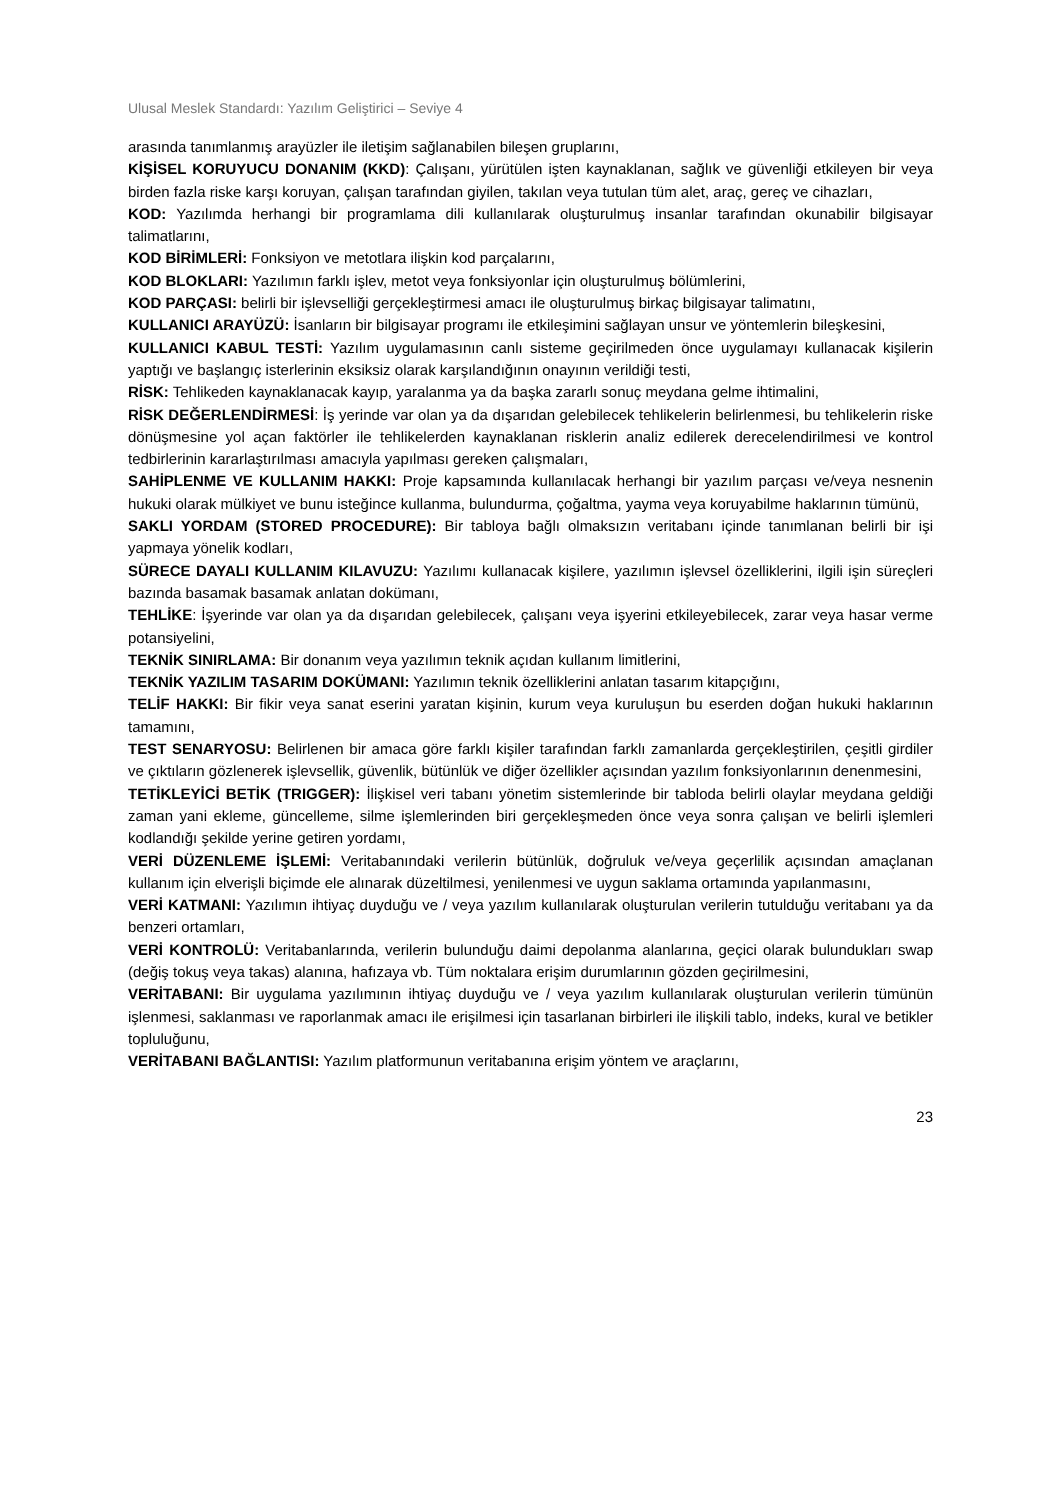Ulusal Meslek Standardı: Yazılım Geliştirici – Seviye 4
arasında tanımlanmış arayüzler ile iletişim sağlanabilen bileşen gruplarını,
KİŞİSEL KORUYUCU DONANIM (KKD): Çalışanı, yürütülen işten kaynaklanan, sağlık ve güvenliği etkileyen bir veya birden fazla riske karşı koruyan, çalışan tarafından giyilen, takılan veya tutulan tüm alet, araç, gereç ve cihazları,
KOD: Yazılımda herhangi bir programlama dili kullanılarak oluşturulmuş insanlar tarafından okunabilir bilgisayar talimatlarını,
KOD BİRİMLERİ: Fonksiyon ve metotlara ilişkin kod parçalarını,
KOD BLOKLARI: Yazılımın farklı işlev, metot veya fonksiyonlar için oluşturulmuş bölümlerini,
KOD PARÇASI: belirli bir işlevselliği gerçekleştirmesi amacı ile oluşturulmuş birkaç bilgisayar talimatını,
KULLANICI ARAYÜZÜ: İsanların bir bilgisayar programı ile etkileşimini sağlayan unsur ve yöntemlerin bileşkesini,
KULLANICI KABUL TESTİ: Yazılım uygulamasının canlı sisteme geçirilmeden önce uygulamayı kullanacak kişilerin yaptığı ve başlangıç isterlerinin eksiksiz olarak karşılandığının onayının verildiği testi,
RİSK: Tehlikeden kaynaklanacak kayıp, yaralanma ya da başka zararlı sonuç meydana gelme ihtimalini,
RİSK DEĞERLENDİRMESİ: İş yerinde var olan ya da dışarıdan gelebilecek tehlikelerin belirlenmesi, bu tehlikelerin riske dönüşmesine yol açan faktörler ile tehlikelerden kaynaklanan risklerin analiz edilerek derecelendirilmesi ve kontrol tedbirlerinin kararlaştırılması amacıyla yapılması gereken çalışmaları,
SAHİPLENME VE KULLANIM HAKKI: Proje kapsamında kullanılacak herhangi bir yazılım parçası ve/veya nesnenin hukuki olarak mülkiyet ve bunu isteğince kullanma, bulundurma, çoğaltma, yayma veya koruyabilme haklarının tümünü,
SAKLI YORDAM (STORED PROCEDURE): Bir tabloya bağlı olmaksızın veritabanı içinde tanımlanan belirli bir işi yapmaya yönelik kodları,
SÜRECE DAYALI KULLANIM KILAVUZU: Yazılımı kullanacak kişilere, yazılımın işlevsel özelliklerini, ilgili işin süreçleri bazında basamak basamak anlatan dokümanı,
TEHLİKE: İşyerinde var olan ya da dışarıdan gelebilecek, çalışanı veya işyerini etkileyebilecek, zarar veya hasar verme potansiyelini,
TEKNİK SINIRLAMA: Bir donanım veya yazılımın teknik açıdan kullanım limitlerini,
TEKNİK YAZILIM TASARIM DOKÜMANI: Yazılımın teknik özelliklerini anlatan tasarım kitapçığını,
TELİF HAKKI: Bir fikir veya sanat eserini yaratan kişinin, kurum veya kuruluşun bu eserden doğan hukuki haklarının tamamını,
TEST SENARYOSU: Belirlenen bir amaca göre farklı kişiler tarafından farklı zamanlarda gerçekleştirilen, çeşitli girdiler ve çıktıların gözlenerek işlevsellik, güvenlik, bütünlük ve diğer özellikler açısından yazılım fonksiyonlarının denenmesini,
TETİKLEYİCİ BETİK (TRIGGER): İlişkisel veri tabanı yönetim sistemlerinde bir tabloda belirli olaylar meydana geldiği zaman yani ekleme, güncelleme, silme işlemlerinden biri gerçekleşmeden önce veya sonra çalışan ve belirli işlemleri kodlandığı şekilde yerine getiren yordamı,
VERİ DÜZENLEME İŞLEMİ: Veritabanındaki verilerin bütünlük, doğruluk ve/veya geçerlilik açısından amaçlanan kullanım için elverişli biçimde ele alınarak düzeltilmesi, yenilenmesi ve uygun saklama ortamında yapılanmasını,
VERİ KATMANI: Yazılımın ihtiyaç duyduğu ve / veya yazılım kullanılarak oluşturulan verilerin tutulduğu veritabanı ya da benzeri ortamları,
VERİ KONTROLÜ: Veritabanlarında, verilerin bulunduğu daimi depolanma alanlarına, geçici olarak bulundukları swap (değiş tokuş veya takas) alanına, hafızaya vb. Tüm noktalara erişim durumlarının gözden geçirilmesini,
VERİTABANI: Bir uygulama yazılımının ihtiyaç duyduğu ve / veya yazılım kullanılarak oluşturulan verilerin tümünün işlenmesi, saklanması ve raporlanmak amacı ile erişilmesi için tasarlanan birbirleri ile ilişkili tablo, indeks, kural ve betikler topluluğunu,
VERİTABANI BAĞLANTISI: Yazılım platformunun veritabanına erişim yöntem ve araçlarını,
23